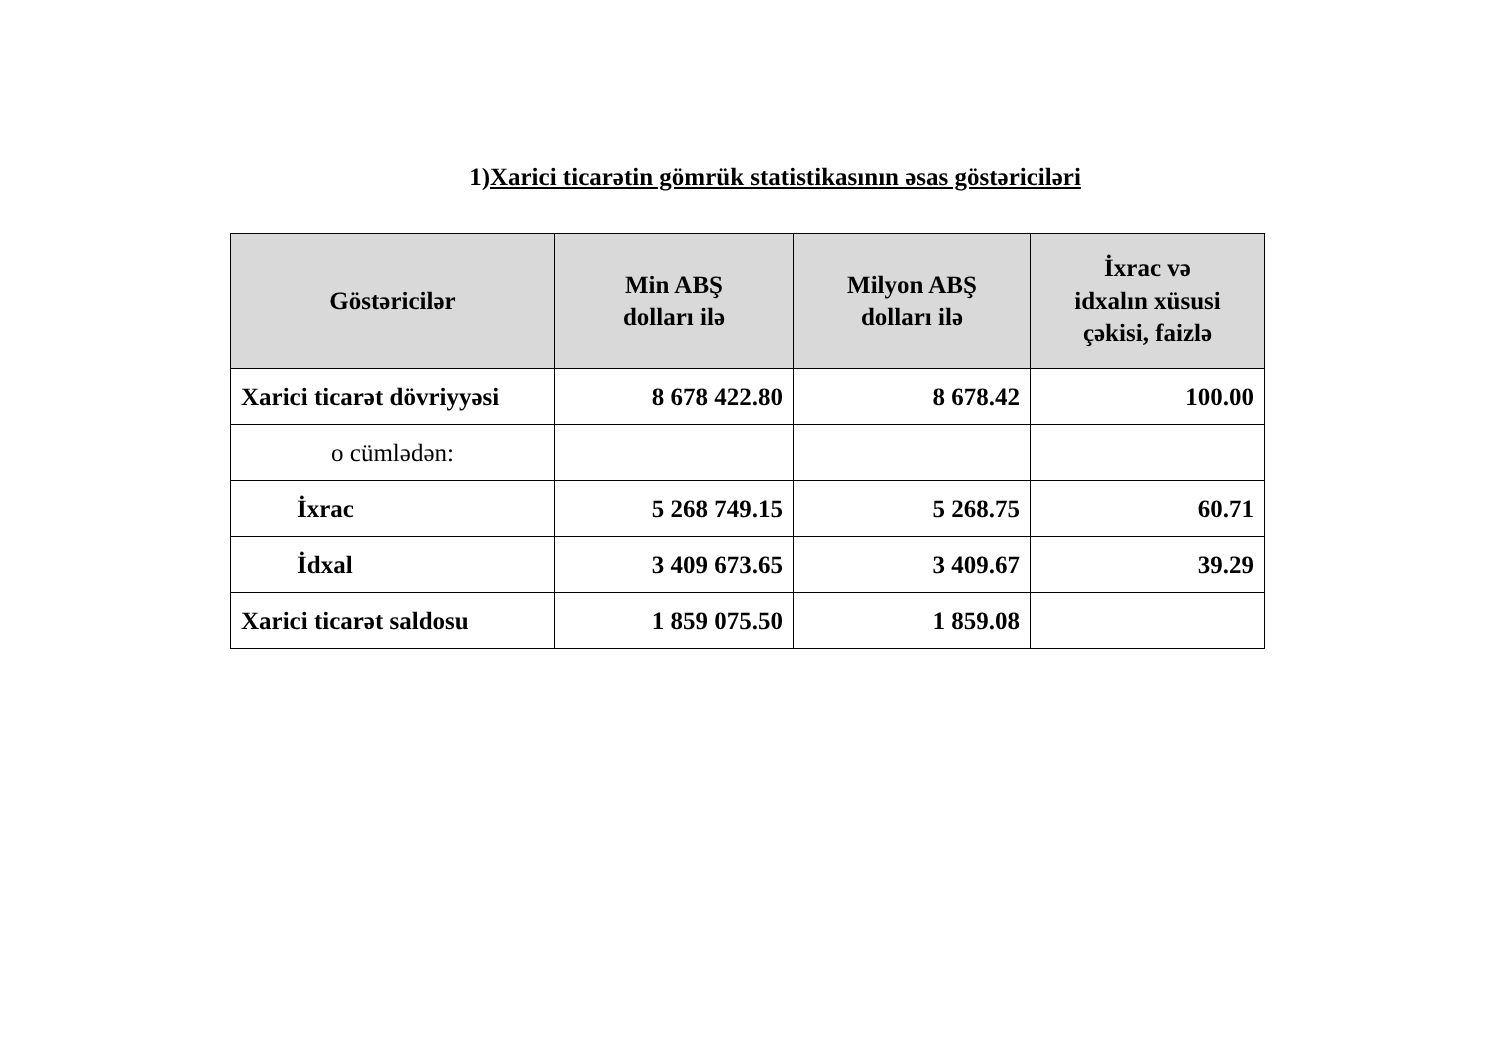1)Xarici ticarətin gömrük statistikasının əsas göstəriciləri
| Göstəricilər | Min ABŞ dolları ilə | Milyon ABŞ dolları ilə | İxrac və idxalın xüsusi çəkisi, faizlə |
| --- | --- | --- | --- |
| Xarici ticarət dövriyyəsi | 8 678 422.80 | 8 678.42 | 100.00 |
| o cümlədən: | | | |
| İxrac | 5 268 749.15 | 5 268.75 | 60.71 |
| İdxal | 3 409 673.65 | 3 409.67 | 39.29 |
| Xarici ticarət saldosu | 1 859 075.50 | 1 859.08 | |